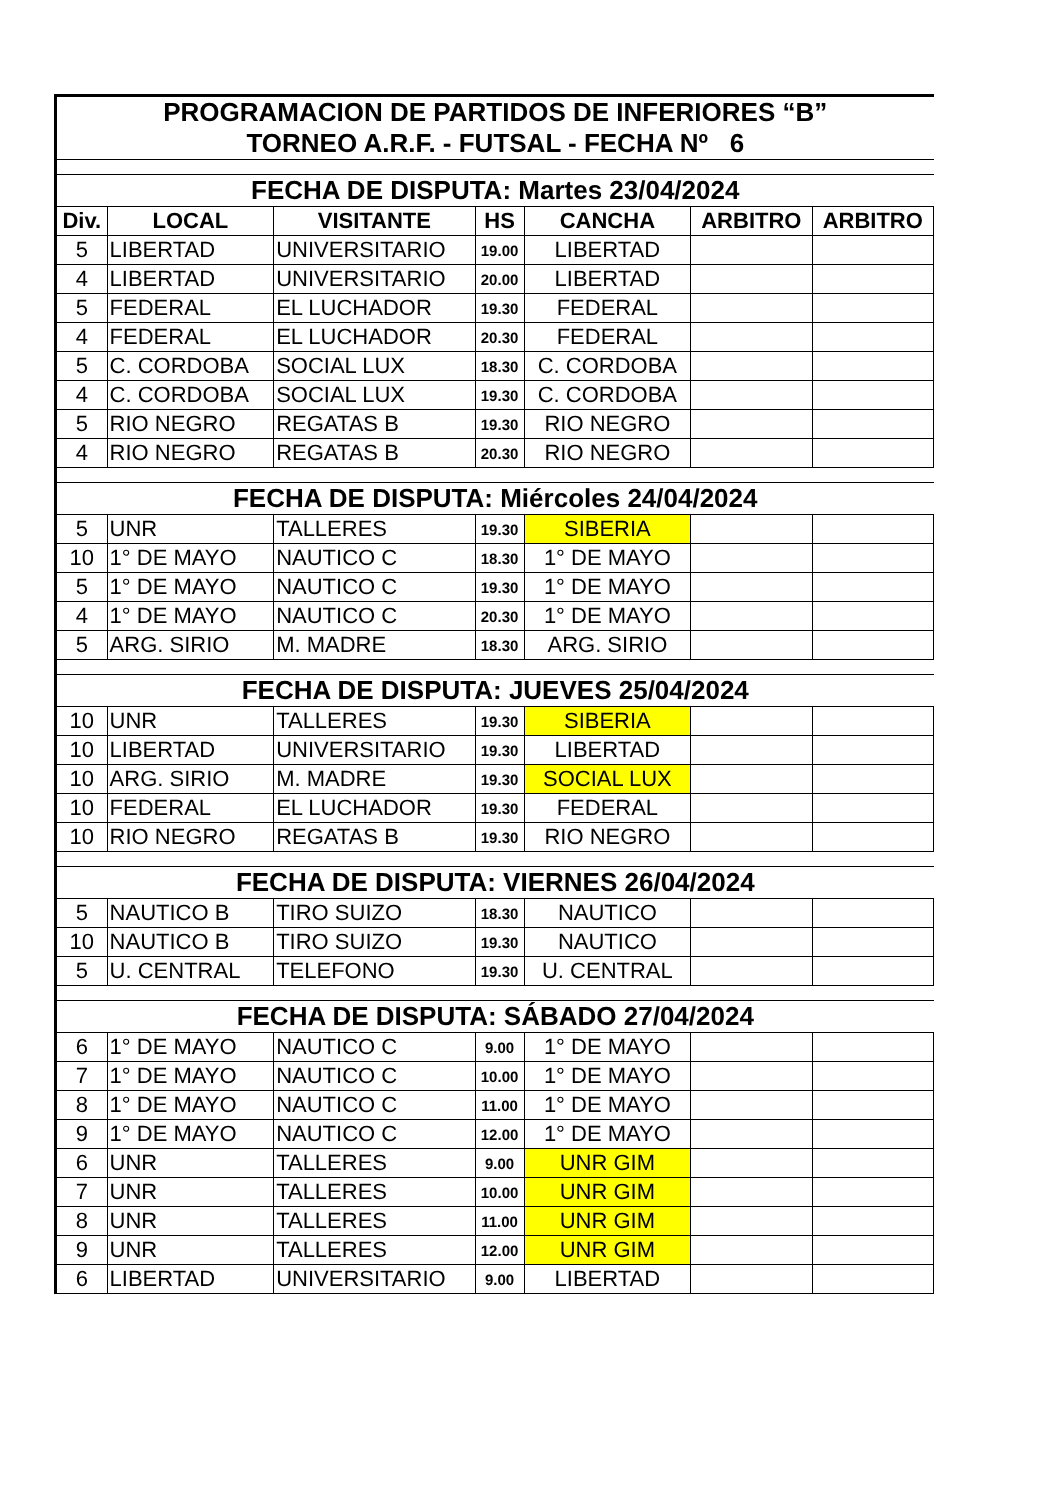| PROGRAMACION DE PARTIDOS DE INFERIORES “B” TORNEO A.R.F. - FUTSAL - FECHA Nº 6 | | | | | | |
| FECHA DE DISPUTA: Martes 23/04/2024 | | | | | | |
| Div. | LOCAL | VISITANTE | HS | CANCHA | ARBITRO | ARBITRO |
| 5 | LIBERTAD | UNIVERSITARIO | 19.00 | LIBERTAD | | |
| 4 | LIBERTAD | UNIVERSITARIO | 20.00 | LIBERTAD | | |
| 5 | FEDERAL | EL LUCHADOR | 19.30 | FEDERAL | | |
| 4 | FEDERAL | EL LUCHADOR | 20.30 | FEDERAL | | |
| 5 | C. CORDOBA | SOCIAL LUX | 18.30 | C. CORDOBA | | |
| 4 | C. CORDOBA | SOCIAL LUX | 19.30 | C. CORDOBA | | |
| 5 | RIO NEGRO | REGATAS B | 19.30 | RIO NEGRO | | |
| 4 | RIO NEGRO | REGATAS B | 20.30 | RIO NEGRO | | |
| FECHA DE DISPUTA: Miércoles 24/04/2024 | | | | | | |
| 5 | UNR | TALLERES | 19.30 | SIBERIA | | |
| 10 | 1° DE MAYO | NAUTICO C | 18.30 | 1° DE MAYO | | |
| 5 | 1° DE MAYO | NAUTICO C | 19.30 | 1° DE MAYO | | |
| 4 | 1° DE MAYO | NAUTICO C | 20.30 | 1° DE MAYO | | |
| 5 | ARG. SIRIO | M. MADRE | 18.30 | ARG. SIRIO | | |
| FECHA DE DISPUTA: JUEVES 25/04/2024 | | | | | | |
| 10 | UNR | TALLERES | 19.30 | SIBERIA | | |
| 10 | LIBERTAD | UNIVERSITARIO | 19.30 | LIBERTAD | | |
| 10 | ARG. SIRIO | M. MADRE | 19.30 | SOCIAL LUX | | |
| 10 | FEDERAL | EL LUCHADOR | 19.30 | FEDERAL | | |
| 10 | RIO NEGRO | REGATAS B | 19.30 | RIO NEGRO | | |
| FECHA DE DISPUTA: VIERNES 26/04/2024 | | | | | | |
| 5 | NAUTICO B | TIRO SUIZO | 18.30 | NAUTICO | | |
| 10 | NAUTICO B | TIRO SUIZO | 19.30 | NAUTICO | | |
| 5 | U. CENTRAL | TELEFONO | 19.30 | U. CENTRAL | | |
| FECHA DE DISPUTA: SÁBADO 27/04/2024 | | | | | | |
| 6 | 1° DE MAYO | NAUTICO C | 9.00 | 1° DE MAYO | | |
| 7 | 1° DE MAYO | NAUTICO C | 10.00 | 1° DE MAYO | | |
| 8 | 1° DE MAYO | NAUTICO C | 11.00 | 1° DE MAYO | | |
| 9 | 1° DE MAYO | NAUTICO C | 12.00 | 1° DE MAYO | | |
| 6 | UNR | TALLERES | 9.00 | UNR GIM | | |
| 7 | UNR | TALLERES | 10.00 | UNR GIM | | |
| 8 | UNR | TALLERES | 11.00 | UNR GIM | | |
| 9 | UNR | TALLERES | 12.00 | UNR GIM | | |
| 6 | LIBERTAD | UNIVERSITARIO | 9.00 | LIBERTAD | | |